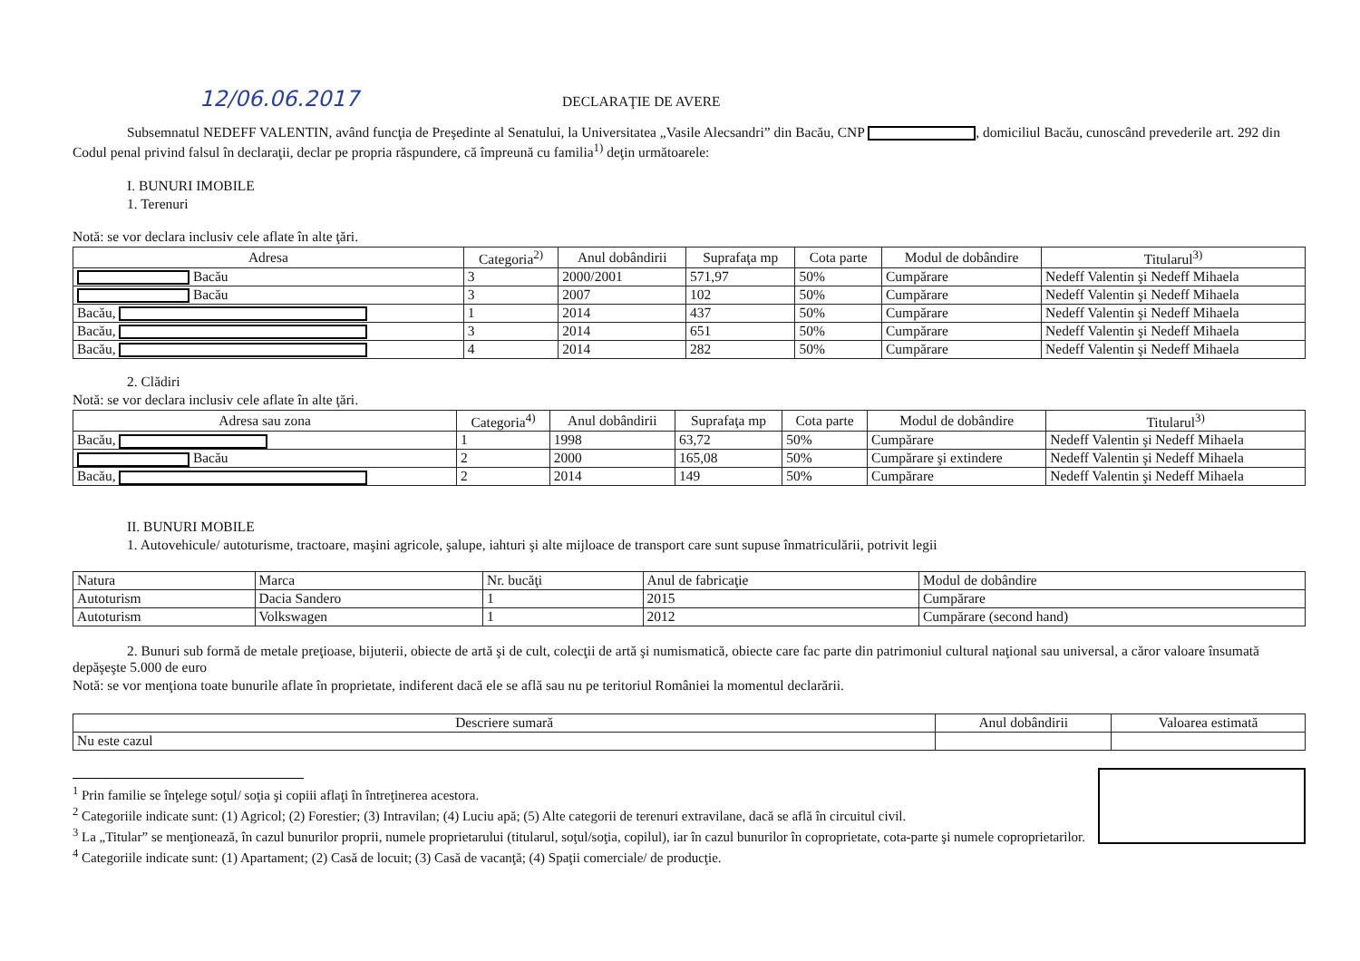12/06.06.2017 DECLARAŢIE DE AVERE
Subsemnatul NEDEFF VALENTIN, având funcţia de Preşedinte al Senatului, la Universitatea „Vasile Alecsandri” din Bacău, CNP , domiciliul Bacău, cunoscând prevederile art. 292 din Codul penal privind falsul în declaraţii, declar pe propria răspundere, că împreună cu familia<sup>1)</sup> deţin următoarele:
I. BUNURI IMOBILE
1. Terenuri
Notă: se vor declara inclusiv cele aflate în alte ţări.
| Adresa | Categoria<sup>2)</sup> | Anul dobândirii | Suprafaţa mp | Cota parte | Modul de dobândire | Titularul<sup>3)</sup> |
| --- | --- | --- | --- | --- | --- | --- |
| Bacău | 3 | 2000/2001 | 571,97 | 50% | Cumpărare | Nedeff Valentin şi Nedeff Mihaela |
| Bacău | 3 | 2007 | 102 | 50% | Cumpărare | Nedeff Valentin şi Nedeff Mihaela |
| Bacău, | 1 | 2014 | 437 | 50% | Cumpărare | Nedeff Valentin şi Nedeff Mihaela |
| Bacău, | 3 | 2014 | 651 | 50% | Cumpărare | Nedeff Valentin şi Nedeff Mihaela |
| Bacău, | 4 | 2014 | 282 | 50% | Cumpărare | Nedeff Valentin şi Nedeff Mihaela |
2. Clădiri
Notă: se vor declara inclusiv cele aflate în alte ţări.
| Adresa sau zona | Categoria<sup>4)</sup> | Anul dobândirii | Suprafaţa mp | Cota parte | Modul de dobândire | Titularul<sup>3)</sup> |
| --- | --- | --- | --- | --- | --- | --- |
| Bacău, | 1 | 1998 | 63,72 | 50% | Cumpărare | Nedeff Valentin şi Nedeff Mihaela |
| Bacău | 2 | 2000 | 165,08 | 50% | Cumpărare şi extindere | Nedeff Valentin şi Nedeff Mihaela |
| Bacău, | 2 | 2014 | 149 | 50% | Cumpărare | Nedeff Valentin şi Nedeff Mihaela |
II. BUNURI MOBILE
1. Autovehicule/ autoturisme, tractoare, maşini agricole, şalupe, iahturi şi alte mijloace de transport care sunt supuse înmatriculării, potrivit legii
| Natura | Marca | Nr. bucăţi | Anul de fabricaţie | Modul de dobândire |
| Autoturism | Dacia Sandero | 1 | 2015 | Cumpărare |
| Autoturism | Volkswagen | 1 | 2012 | Cumpărare (second hand) |
2. Bunuri sub formă de metale preţioase, bijuterii, obiecte de artă şi de cult, colecţii de artă şi numismatică, obiecte care fac parte din patrimoniul cultural naţional sau universal, a căror valoare însumată depăşeşte 5.000 de euro
Notă: se vor menţiona toate bunurile aflate în proprietate, indiferent dacă ele se află sau nu pe teritoriul României la momentul declarării.
| Descriere sumară | Anul dobândirii | Valoarea estimată |
| --- | --- | --- |
| Nu este cazul | | |
<sup>1</sup> Prin familie se înţelege soţul/ soţia şi copiii aflaţi în întreţinerea acestora.
<sup>2</sup> Categoriile indicate sunt: (1) Agricol; (2) Forestier; (3) Intravilan; (4) Luciu apă; (5) Alte categorii de terenuri extravilane, dacă se află în circuitul civil.
<sup>3</sup> La „Titular” se menţionează, în cazul bunurilor proprii, numele proprietarului (titularul, soţul/soţia, copilul), iar în cazul bunurilor în coproprietate, cota-parte şi numele coproprietarilor.
<sup>4</sup> Categoriile indicate sunt: (1) Apartament; (2) Casă de locuit; (3) Casă de vacanţă; (4) Spaţii comerciale/ de producţie.